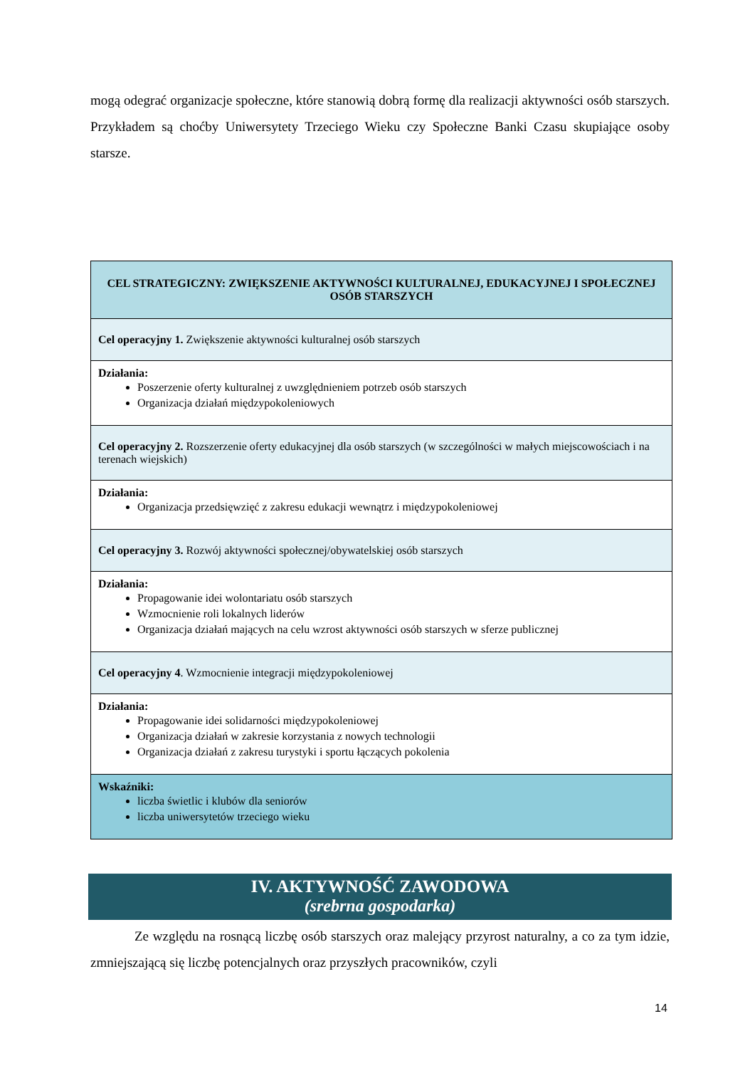mogą odegrać organizacje społeczne, które stanowią dobrą formę dla realizacji aktywności osób starszych. Przykładem są choćby Uniwersytety Trzeciego Wieku czy Społeczne Banki Czasu skupiające osoby starsze.
| CEL STRATEGICZNY: ZWIĘKSZENIE AKTYWNOŚCI KULTURALNEJ, EDUKACYJNEJ I SPOŁECZNEJ OSÓB STARSZYCH |
| Cel operacyjny 1. Zwiększenie aktywności kulturalnej osób starszych |
| Działania: Poszerzenie oferty kulturalnej z uwzględnieniem potrzeb osób starszych Organizacja działań międzypokoleniowych |
| Cel operacyjny 2. Rozszerzenie oferty edukacyjnej dla osób starszych (w szczególności w małych miejscowościach i na terenach wiejskich) |
| Działania: Organizacja przedsięwzięć z zakresu edukacji wewnątrz i międzypokoleniowej |
| Cel operacyjny 3. Rozwój aktywności społecznej/obywatelskiej osób starszych |
| Działania: Propagowanie idei wolontariatu osób starszych Wzmocnienie roli lokalnych liderów Organizacja działań mających na celu wzrost aktywności osób starszych w sferze publicznej |
| Cel operacyjny 4 . Wzmocnienie integracji międzypokoleniowej |
| Działania: Propagowanie idei solidarności międzypokoleniowej Organizacja działań w zakresie korzystania z nowych technologii Organizacja działań z zakresu turystyki i sportu łączących pokolenia |
| Wskaźniki: liczba świetlic i klubów dla seniorów liczba uniwersytetów trzeciego wieku |
IV. AKTYWNOŚĆ ZAWODOWA
(srebrna gospodarka)
Ze względu na rosnącą liczbę osób starszych oraz malejący przyrost naturalny, a co za tym idzie, zmniejszającą się liczbę potencjalnych oraz przyszłych pracowników, czyli
14